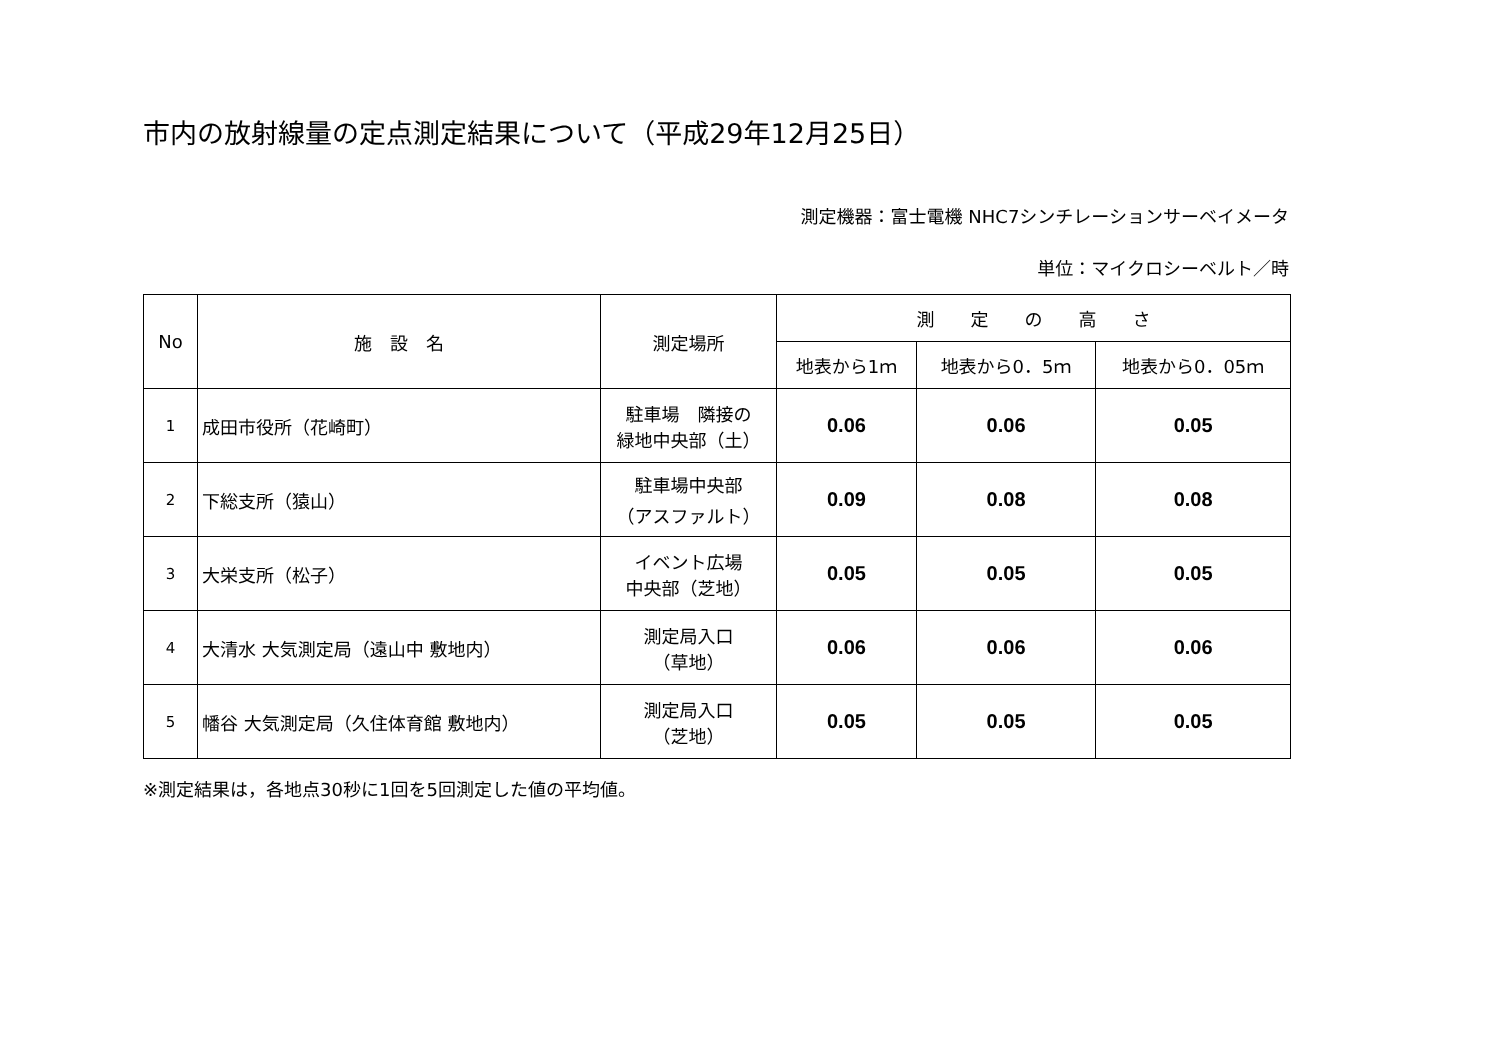市内の放射線量の定点測定結果について（平成29年12月25日）
測定機器：富士電機 NHC7シンチレーションサーベイメータ
単位：マイクロシーベルト／時
| No | 施 設 名 | 測定場所 | 測 定 の 高 さ | | |
| --- | --- | --- | --- | --- | --- |
| | | | 地表から1ｍ | 地表から0．5ｍ | 地表から0．05ｍ |
| 1 | 成田市役所（花崎町） | 駐車場 隣接の 緑地中央部（土） | 0.06 | 0.06 | 0.05 |
| 2 | 下総支所（猿山） | 駐車場中央部 （アスファルト） | 0.09 | 0.08 | 0.08 |
| 3 | 大栄支所（松子） | イベント広場 中央部（芝地） | 0.05 | 0.05 | 0.05 |
| 4 | 大清水 大気測定局（遠山中 敷地内） | 測定局入口 （草地） | 0.06 | 0.06 | 0.06 |
| 5 | 幡谷 大気測定局（久住体育館 敷地内） | 測定局入口 （芝地） | 0.05 | 0.05 | 0.05 |
※測定結果は，各地点30秒に1回を5回測定した値の平均値。